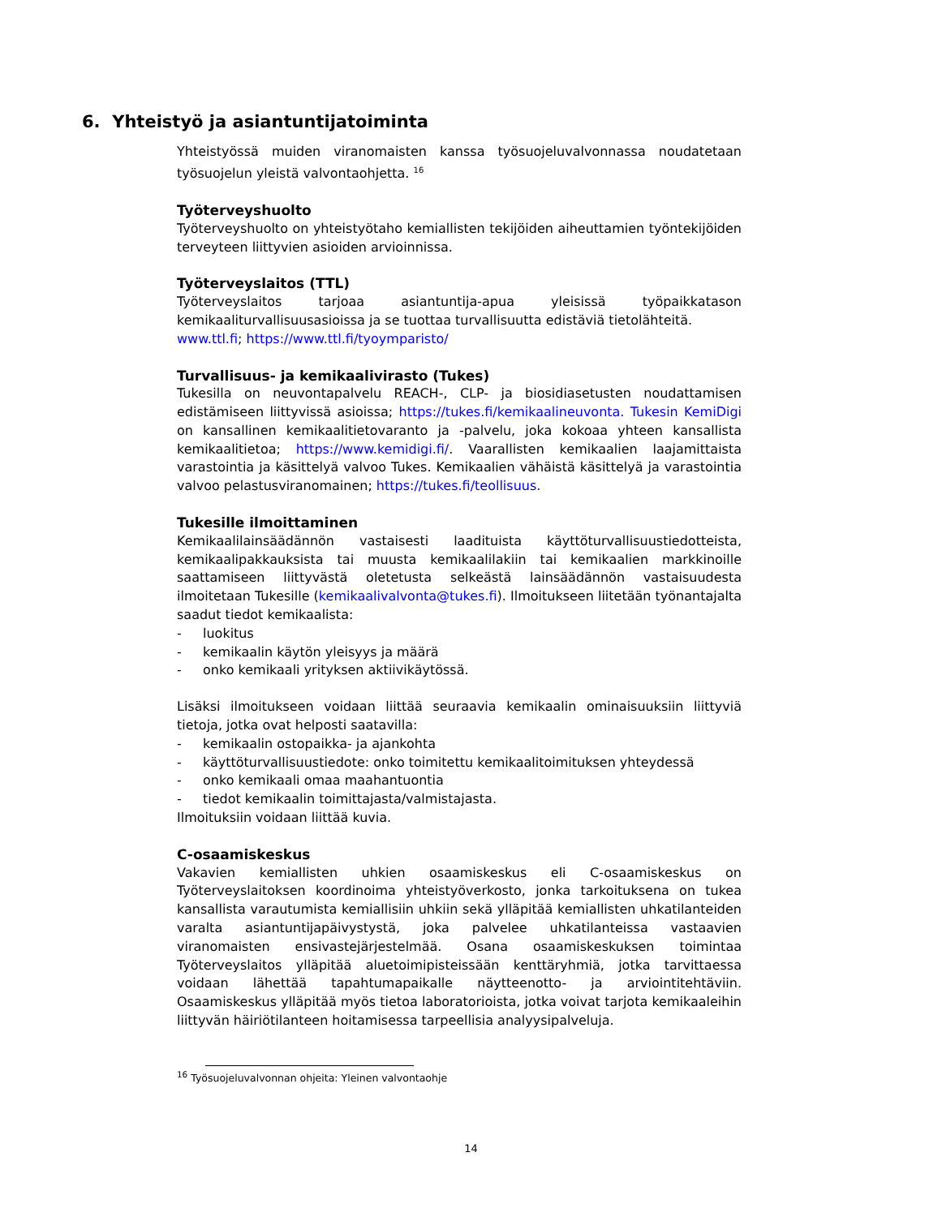6. Yhteistyö ja asiantuntijatoiminta
Yhteistyössä muiden viranomaisten kanssa työsuojeluvalvonnassa noudatetaan työsuojelun yleistä valvontaohjetta. <sup>16</sup>
Työterveyshuolto
Työterveyshuolto on yhteistyötaho kemiallisten tekijöiden aiheuttamien työntekijöiden terveyteen liittyvien asioiden arvioinnissa.
Työterveyslaitos (TTL)
Työterveyslaitos tarjoaa asiantuntija-apua yleisissä työpaikkatason kemikaaliturvallisuusasioissa ja se tuottaa turvallisuutta edistäviä tietolähteitä.
www.ttl.fi; https://www.ttl.fi/tyoymparisto/
Turvallisuus- ja kemikaalivirasto (Tukes)
Tukesilla on neuvontapalvelu REACH-, CLP- ja biosidiasetusten noudattamisen edistämiseen liittyvissä asioissa; https://tukes.fi/kemikaalineuvonta. Tukesin KemiDigi on kansallinen kemikaalitietovaranto ja -palvelu, joka kokoaa yhteen kansallista kemikaalitietoa; https://www.kemidigi.fi/. Vaarallisten kemikaalien laajamittaista varastointia ja käsittelyä valvoo Tukes. Kemikaalien vähäistä käsittelyä ja varastointia valvoo pelastusviranomainen; https://tukes.fi/teollisuus.
Tukesille ilmoittaminen
Kemikaalilainsäädännön vastaisesti laadituista käyttöturvallisuustiedotteista, kemikaalipakkauksista tai muusta kemikaalilakiin tai kemikaalien markkinoille saattamiseen liittyvästä oletetusta selkeästä lainsäädännön vastaisuudesta ilmoitetaan Tukesille (kemikaalivalvonta@tukes.fi). Ilmoitukseen liitetään työnantajalta saadut tiedot kemikaalista:
- luokitus
- kemikaalin käytön yleisyys ja määrä
- onko kemikaali yrityksen aktiivikäytössä.
Lisäksi ilmoitukseen voidaan liittää seuraavia kemikaalin ominaisuuksiin liittyviä tietoja, jotka ovat helposti saatavilla:
- kemikaalin ostopaikka- ja ajankohta
- käyttöturvallisuustiedote: onko toimitettu kemikaalitoimituksen yhteydessä
- onko kemikaali omaa maahantuontia
- tiedot kemikaalin toimittajasta/valmistajasta.
Ilmoituksiin voidaan liittää kuvia.
C-osaamiskeskus
Vakavien kemiallisten uhkien osaamiskeskus eli C-osaamiskeskus on Työterveyslaitoksen koordinoima yhteistyöverkosto, jonka tarkoituksena on tukea kansallista varautumista kemiallisiin uhkiin sekä ylläpitää kemiallisten uhkatilanteiden varalta asiantuntijapäivystystä, joka palvelee uhkatilanteissa vastaavien viranomaisten ensivastejärjestelmää. Osana osaamiskeskuksen toimintaa Työterveyslaitos ylläpitää aluetoimipisteissään kenttäryhmiä, jotka tarvittaessa voidaan lähettää tapahtumapaikalle näytteenotto- ja arviointitehtäviin. Osaamiskeskus ylläpitää myös tietoa laboratorioista, jotka voivat tarjota kemikaaleihin liittyvän häiriötilanteen hoitamisessa tarpeellisia analyysipalveluja.
<sup>16</sup> Työsuojeluvalvonnan ohjeita: Yleinen valvontaohje
14